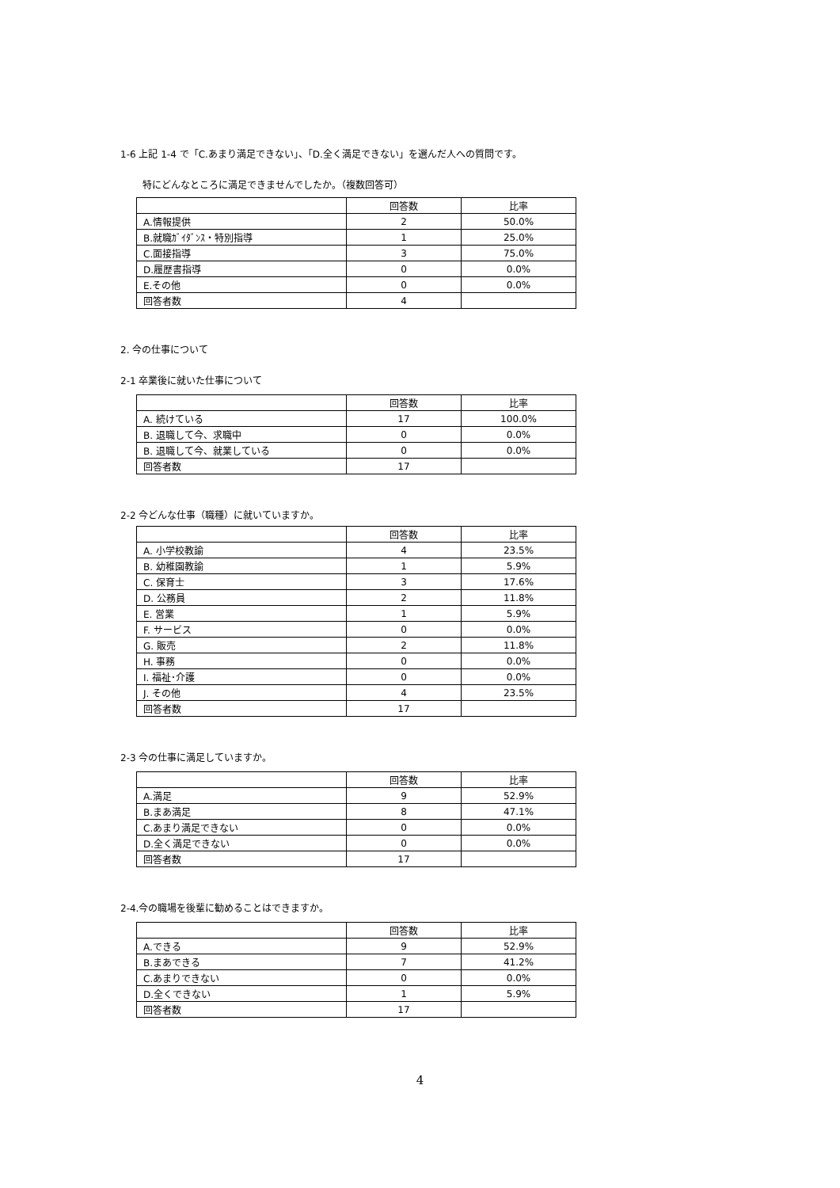1-6 上記 1-4 で「C.あまり満足できない」、「D.全く満足できない」を選んだ人への質問です。
特にどんなところに満足できませんでしたか。（複数回答可）
| | 回答数 | 比率 |
| --- | --- | --- |
| A.情報提供 | 2 | 50.0% |
| B.就職ｶﾞｲﾀﾞﾝｽ・特別指導 | 1 | 25.0% |
| C.面接指導 | 3 | 75.0% |
| D.履歴書指導 | 0 | 0.0% |
| E.その他 | 0 | 0.0% |
| 回答者数 | 4 | |
2. 今の仕事について
2-1 卒業後に就いた仕事について
| | 回答数 | 比率 |
| --- | --- | --- |
| A. 続けている | 17 | 100.0% |
| B. 退職して今、求職中 | 0 | 0.0% |
| B. 退職して今、就業している | 0 | 0.0% |
| 回答者数 | 17 | |
2-2 今どんな仕事（職種）に就いていますか。
| | 回答数 | 比率 |
| --- | --- | --- |
| A. 小学校教諭 | 4 | 23.5% |
| B. 幼稚園教諭 | 1 | 5.9% |
| C. 保育士 | 3 | 17.6% |
| D. 公務員 | 2 | 11.8% |
| E. 営業 | 1 | 5.9% |
| F. サービス | 0 | 0.0% |
| G. 販売 | 2 | 11.8% |
| H. 事務 | 0 | 0.0% |
| I. 福祉･介護 | 0 | 0.0% |
| J. その他 | 4 | 23.5% |
| 回答者数 | 17 | |
2-3 今の仕事に満足していますか。
| | 回答数 | 比率 |
| --- | --- | --- |
| A.満足 | 9 | 52.9% |
| B.まあ満足 | 8 | 47.1% |
| C.あまり満足できない | 0 | 0.0% |
| D.全く満足できない | 0 | 0.0% |
| 回答者数 | 17 | |
2-4.今の職場を後輩に勧めることはできますか。
| | 回答数 | 比率 |
| --- | --- | --- |
| A.できる | 9 | 52.9% |
| B.まあできる | 7 | 41.2% |
| C.あまりできない | 0 | 0.0% |
| D.全くできない | 1 | 5.9% |
| 回答者数 | 17 | |
4